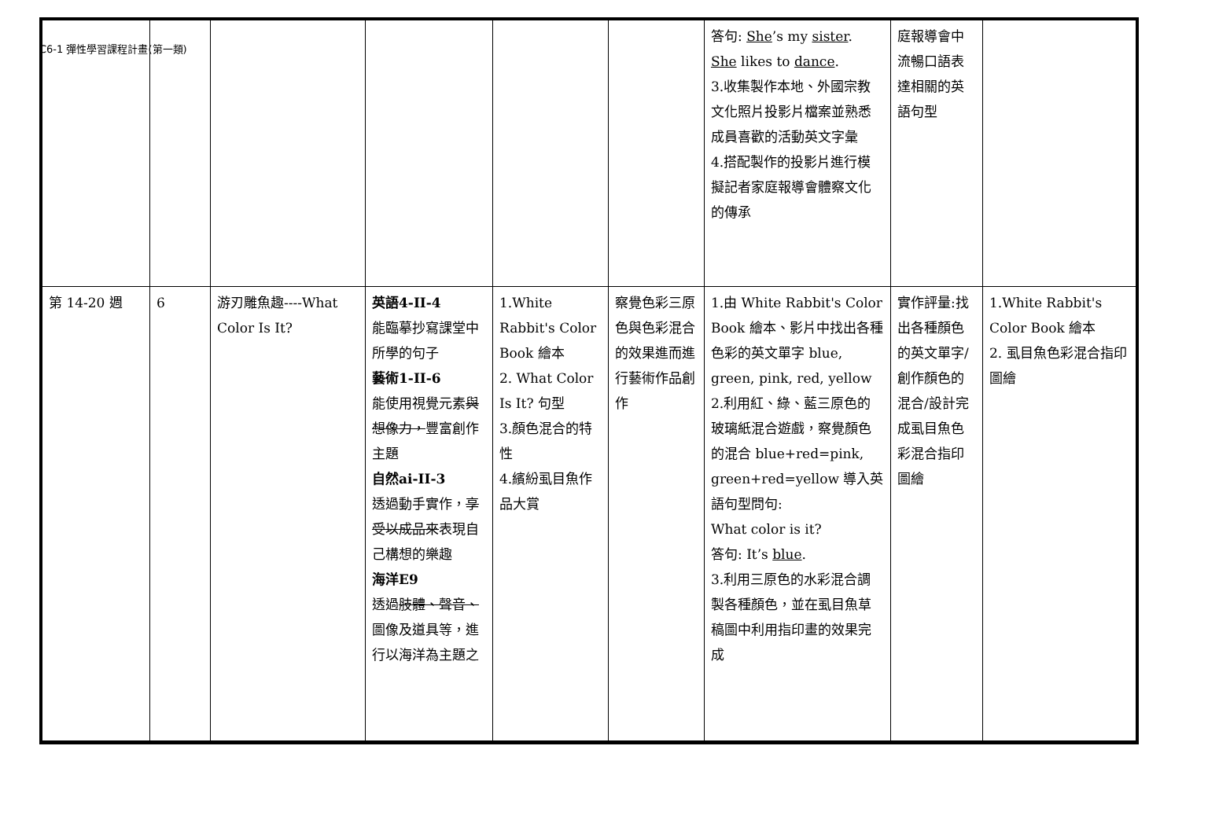C6-1 彈性學習課程計畫(第一類)
| | | | | | | 答句: She ’s my sister . She likes to dance . 3.收集製作本地、外國宗教文化照片投影片檔案並熟悉成員喜歡的活動英文字彙 4.搭配製作的投影片進行模擬記者家庭報導會體察文化的傳承 | 庭報導會中流暢口語表達相關的英語句型 | |
| 第 14-20 週 | 6 | 游刃雕魚趣----What Color Is It? | 英語4-II-4 能臨摹抄寫課堂中所學的句子 藝術1-II-6 能使用視覺元素 與想像力， 豐富創作主題 自然ai-II-3 透過動手實作， 享受以成品來 表現自己構想的樂趣 海洋E9 透過 肢體、聲音、 圖像及道具等，進行以海洋為主題之 | 1.White Rabbit's Color Book 繪本 2. What Color Is It? 句型 3.顏色混合的特性 4.繽紛虱目魚作品大賞 | 察覺色彩三原色與色彩混合的效果進而進行藝術作品創作 | 1.由 White Rabbit's Color Book 繪本、影片中找出各種色彩的英文單字 blue, green, pink, red, yellow 2.利用紅、綠、藍三原色的玻璃紙混合遊戲，察覺顏色的混合 blue+red=pink, green+red=yellow 導入英語句型問句: What color is it? 答句: It’s blue . 3.利用三原色的水彩混合調製各種顏色，並在虱目魚草稿圖中利用指印畫的效果完成 | 實作評量:找出各種顏色的英文單字/創作顏色的混合/設計完成虱目魚色彩混合指印圖繪 | 1.White Rabbit's Color Book 繪本 2. 虱目魚色彩混合指印圖繪 |